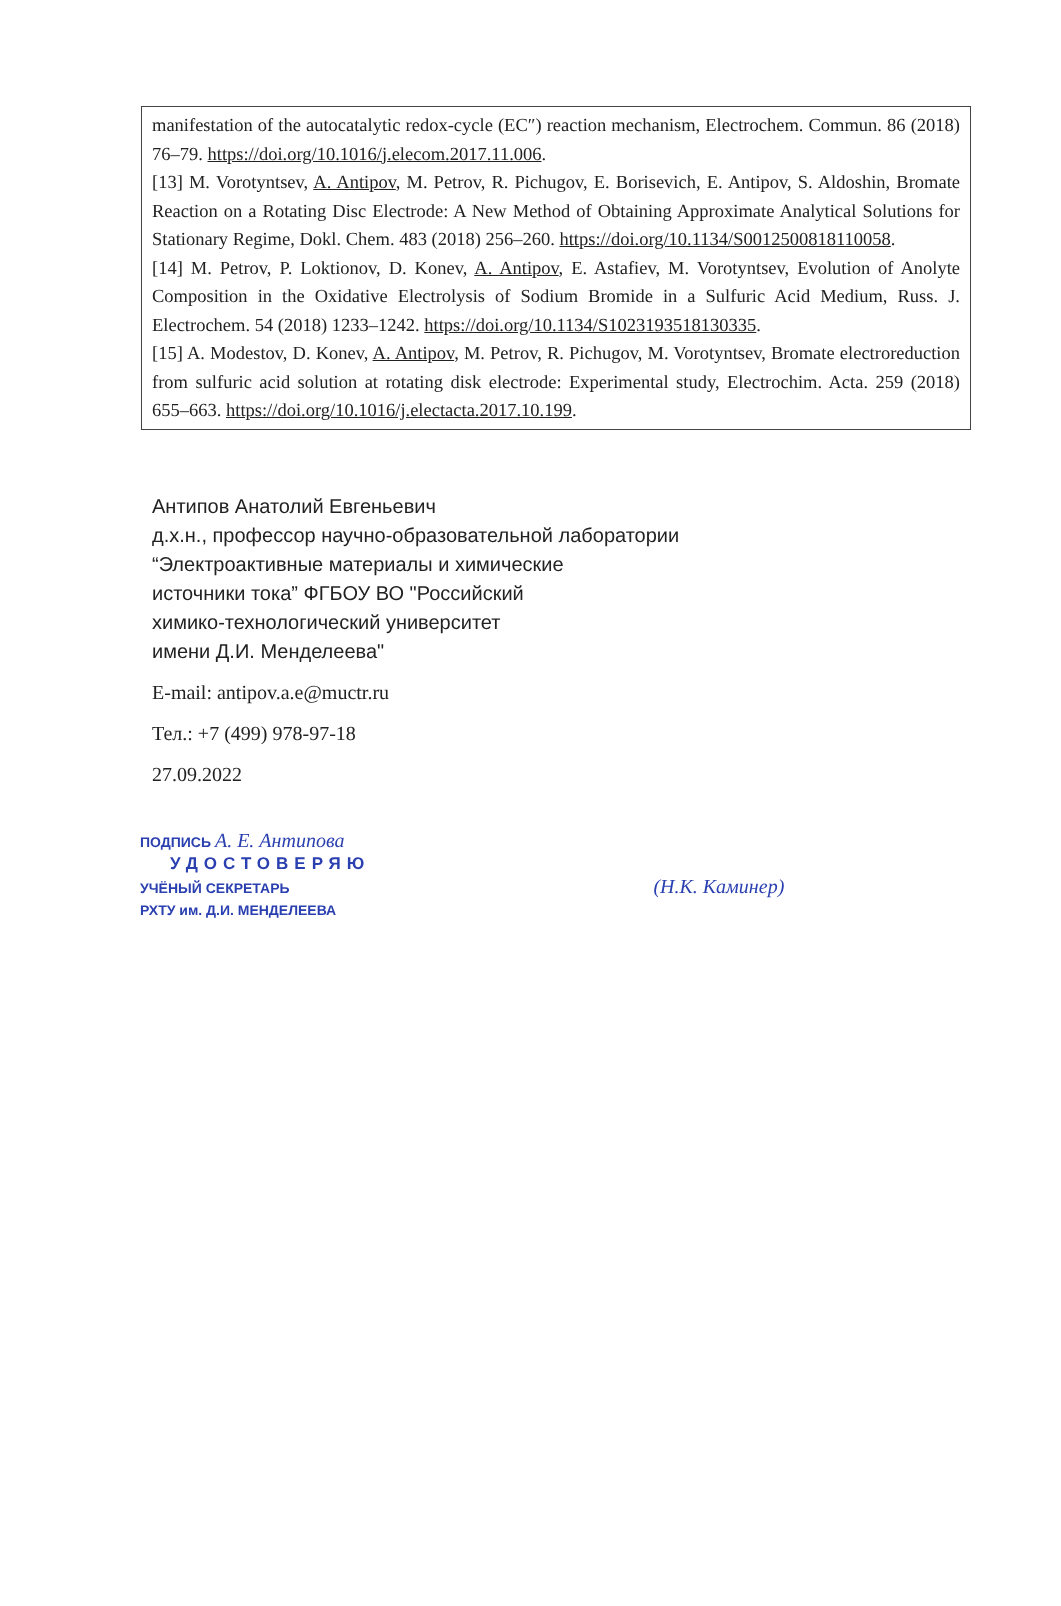manifestation of the autocatalytic redox-cycle (EC″) reaction mechanism, Electrochem. Commun. 86 (2018) 76–79. https://doi.org/10.1016/j.elecom.2017.11.006.
[13] M. Vorotyntsev, A. Antipov, M. Petrov, R. Pichugov, E. Borisevich, E. Antipov, S. Aldoshin, Bromate Reaction on a Rotating Disc Electrode: A New Method of Obtaining Approximate Analytical Solutions for Stationary Regime, Dokl. Chem. 483 (2018) 256–260. https://doi.org/10.1134/S0012500818110058.
[14] M. Petrov, P. Loktionov, D. Konev, A. Antipov, E. Astafiev, M. Vorotyntsev, Evolution of Anolyte Composition in the Oxidative Electrolysis of Sodium Bromide in a Sulfuric Acid Medium, Russ. J. Electrochem. 54 (2018) 1233–1242. https://doi.org/10.1134/S1023193518130335.
[15] A. Modestov, D. Konev, A. Antipov, M. Petrov, R. Pichugov, M. Vorotyntsev, Bromate electroreduction from sulfuric acid solution at rotating disk electrode: Experimental study, Electrochim. Acta. 259 (2018) 655–663. https://doi.org/10.1016/j.electacta.2017.10.199.
Антипов Анатолий Евгеньевич
д.х.н., профессор научно-образовательной лаборатории
“Электроактивные материалы и химические
источники тока” ФГБОУ ВО "Российский
химико-технологический университет
имени Д.И. Менделеева"
E-mail: antipov.a.e@muctr.ru
Тел.: +7 (499) 978-97-18
27.09.2022
ПОДПИСЬ А. Е. Антипова
УДОСТОВЕРЯЮ
УЧЁНЫЙ СЕКРЕТАРЬ (Н.К. Каминер)
РХТУ им. Д.И. МЕНДЕЛЕЕВА